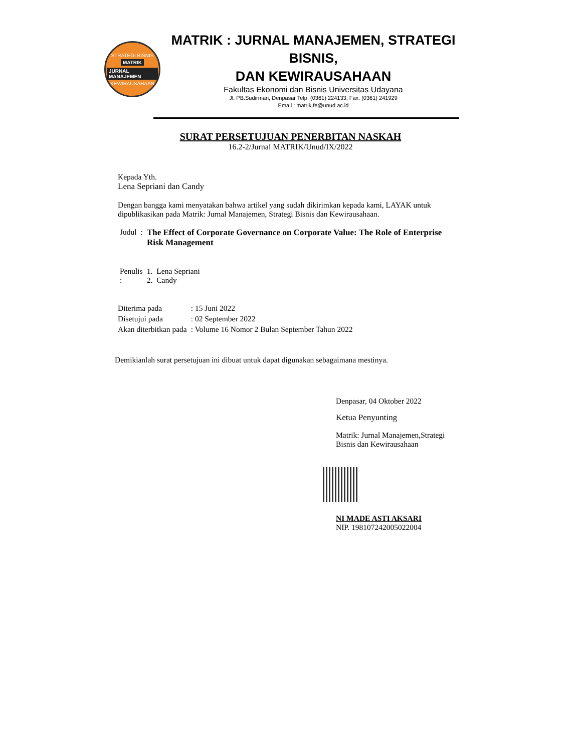STRATEGI BISNIS
MATRIK
JURNAL MANAJEMEN
KEWIRAUSAHAAN
MATRIK : JURNAL MANAJEMEN, STRATEGI BISNIS,
DAN KEWIRAUSAHAAN
Fakultas Ekonomi dan Bisnis Universitas Udayana
Jl. PB.Sudirman, Denpasar Telp. (0361) 224133, Fax. (0361) 241929
Email : matrik.fe@unud.ac.id
SURAT PERSETUJUAN PENERBITAN NASKAH
16.2-2/Jurnal MATRIK/Unud/IX/2022
Kepada Yth.
Lena Sepriani dan Candy
Dengan bangga kami menyatakan bahwa artikel yang sudah dikirimkan kepada kami, LAYAK untuk dipublikasikan pada Matrik: Jurnal Manajemen, Strategi Bisnis dan Kewirausahaan.
| Judul | : | The Effect of Corporate Governance on Corporate Value: The Role of Enterprise Risk Management |
| Penulis : | 1. 2. | Lena Sepriani Candy |
| Diterima pada | : 15 Juni 2022 |
| Disetujui pada | : 02 September 2022 |
| Akan diterbitkan pada | : Volume 16 Nomor 2 Bulan September Tahun 2022 |
Demikianlah surat persetujuan ini dibuat untuk dapat digunakan sebagaimana mestinya.
Denpasar, 04 Oktober 2022
Ketua Penyunting
Matrik: Jurnal Manajemen,Strategi
Bisnis dan Kewirausahaan
NI MADE ASTI AKSARI
NIP. 198107242005022004